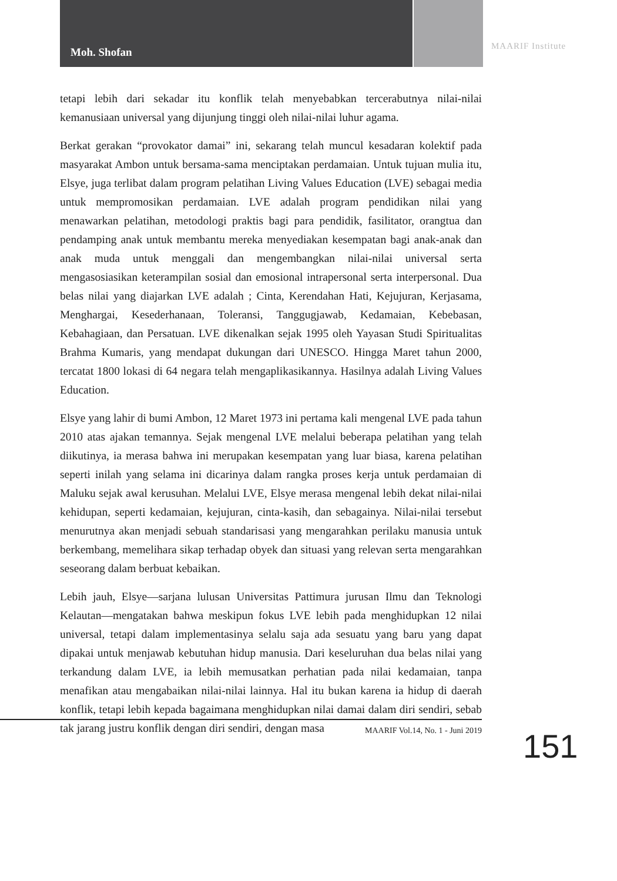Moh. Shofan
MAARIF Institute
tetapi lebih dari sekadar itu konflik telah menyebabkan tercerabutnya nilai-nilai kemanusiaan universal yang dijunjung tinggi oleh nilai-nilai luhur agama.
Berkat gerakan “provokator damai” ini, sekarang telah muncul kesadaran kolektif pada masyarakat Ambon untuk bersama-sama menciptakan perdamaian. Untuk tujuan mulia itu, Elsye, juga terlibat dalam program pelatihan Living Values Education (LVE) sebagai media untuk mempromosikan perdamaian. LVE adalah program pendidikan nilai yang menawarkan pelatihan, metodologi praktis bagi para pendidik, fasilitator, orangtua dan pendamping anak untuk membantu mereka menyediakan kesempatan bagi anak-anak dan anak muda untuk menggali dan mengembangkan nilai-nilai universal serta mengasosiasikan keterampilan sosial dan emosional intrapersonal serta interpersonal. Dua belas nilai yang diajarkan LVE adalah ; Cinta, Kerendahan Hati, Kejujuran, Kerjasama, Menghargai, Kesederhanaan, Toleransi, Tanggugjawab, Kedamaian, Kebebasan, Kebahagiaan, dan Persatuan. LVE dikenalkan sejak 1995 oleh Yayasan Studi Spiritualitas Brahma Kumaris, yang mendapat dukungan dari UNESCO. Hingga Maret tahun 2000, tercatat 1800 lokasi di 64 negara telah mengaplikasikannya. Hasilnya adalah Living Values Education.
Elsye yang lahir di bumi Ambon, 12 Maret 1973 ini pertama kali mengenal LVE pada tahun 2010 atas ajakan temannya. Sejak mengenal LVE melalui beberapa pelatihan yang telah diikutinya, ia merasa bahwa ini merupakan kesempatan yang luar biasa, karena pelatihan seperti inilah yang selama ini dicarinya dalam rangka proses kerja untuk perdamaian di Maluku sejak awal kerusuhan. Melalui LVE, Elsye merasa mengenal lebih dekat nilai-nilai kehidupan, seperti kedamaian, kejujuran, cinta-kasih, dan sebagainya. Nilai-nilai tersebut menurutnya akan menjadi sebuah standarisasi yang mengarahkan perilaku manusia untuk berkembang, memelihara sikap terhadap obyek dan situasi yang relevan serta mengarahkan seseorang dalam berbuat kebaikan.
Lebih jauh, Elsye—sarjana lulusan Universitas Pattimura jurusan Ilmu dan Teknologi Kelautan—mengatakan bahwa meskipun fokus LVE lebih pada menghidupkan 12 nilai universal, tetapi dalam implementasinya selalu saja ada sesuatu yang baru yang dapat dipakai untuk menjawab kebutuhan hidup manusia. Dari keseluruhan dua belas nilai yang terkandung dalam LVE, ia lebih memusatkan perhatian pada nilai kedamaian, tanpa menafikan atau mengabaikan nilai-nilai lainnya. Hal itu bukan karena ia hidup di daerah konflik, tetapi lebih kepada bagaimana menghidupkan nilai damai dalam diri sendiri, sebab tak jarang justru konflik dengan diri sendiri, dengan masa
MAARIF Vol.14, No. 1 - Juni 2019
151